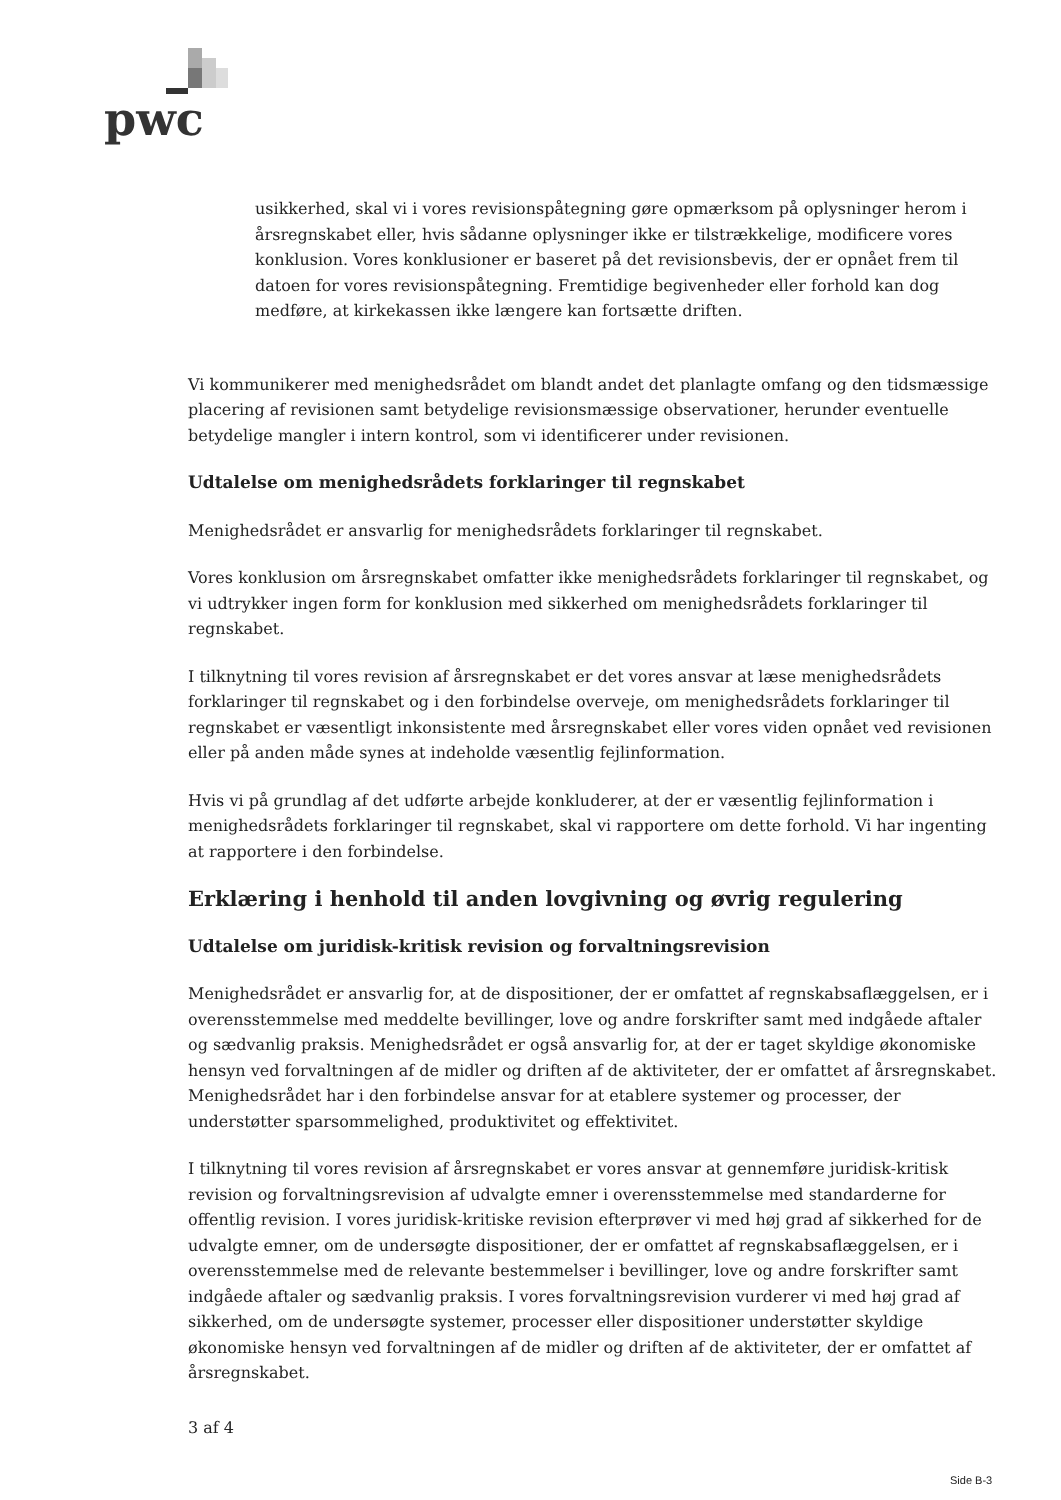pwc
usikkerhed, skal vi i vores revisionspåtegning gøre opmærksom på oplysninger herom i årsregnskabet eller, hvis sådanne oplysninger ikke er tilstrækkelige, modificere vores konklusion. Vores konklusioner er baseret på det revisionsbevis, der er opnået frem til datoen for vores revisionspåtegning. Fremtidige begivenheder eller forhold kan dog medføre, at kirkekassen ikke længere kan fortsætte driften.
Vi kommunikerer med menighedsrådet om blandt andet det planlagte omfang og den tidsmæssige placering af revisionen samt betydelige revisionsmæssige observationer, herunder eventuelle betydelige mangler i intern kontrol, som vi identificerer under revisionen.
Udtalelse om menighedsrådets forklaringer til regnskabet
Menighedsrådet er ansvarlig for menighedsrådets forklaringer til regnskabet.
Vores konklusion om årsregnskabet omfatter ikke menighedsrådets forklaringer til regnskabet, og vi udtrykker ingen form for konklusion med sikkerhed om menighedsrådets forklaringer til regnskabet.
I tilknytning til vores revision af årsregnskabet er det vores ansvar at læse menighedsrådets forklaringer til regnskabet og i den forbindelse overveje, om menighedsrådets forklaringer til regnskabet er væsentligt inkonsistente med årsregnskabet eller vores viden opnået ved revisionen eller på anden måde synes at indeholde væsentlig fejlinformation.
Hvis vi på grundlag af det udførte arbejde konkluderer, at der er væsentlig fejlinformation i menighedsrådets forklaringer til regnskabet, skal vi rapportere om dette forhold. Vi har ingenting at rapportere i den forbindelse.
Erklæring i henhold til anden lovgivning og øvrig regulering
Udtalelse om juridisk-kritisk revision og forvaltningsrevision
Menighedsrådet er ansvarlig for, at de dispositioner, der er omfattet af regnskabsaflæggelsen, er i overensstemmelse med meddelte bevillinger, love og andre forskrifter samt med indgåede aftaler og sædvanlig praksis. Menighedsrådet er også ansvarlig for, at der er taget skyldige økonomiske hensyn ved forvaltningen af de midler og driften af de aktiviteter, der er omfattet af årsregnskabet. Menighedsrådet har i den forbindelse ansvar for at etablere systemer og processer, der understøtter sparsommelighed, produktivitet og effektivitet.
I tilknytning til vores revision af årsregnskabet er vores ansvar at gennemføre juridisk-kritisk revision og forvaltningsrevision af udvalgte emner i overensstemmelse med standarderne for offentlig revision. I vores juridisk-kritiske revision efterprøver vi med høj grad af sikkerhed for de udvalgte emner, om de undersøgte dispositioner, der er omfattet af regnskabsaflæggelsen, er i overensstemmelse med de relevante bestemmelser i bevillinger, love og andre forskrifter samt indgåede aftaler og sædvanlig praksis. I vores forvaltningsrevision vurderer vi med høj grad af sikkerhed, om de undersøgte systemer, processer eller dispositioner understøtter skyldige økonomiske hensyn ved forvaltningen af de midler og driften af de aktiviteter, der er omfattet af årsregnskabet.
3 af 4
Side B-3